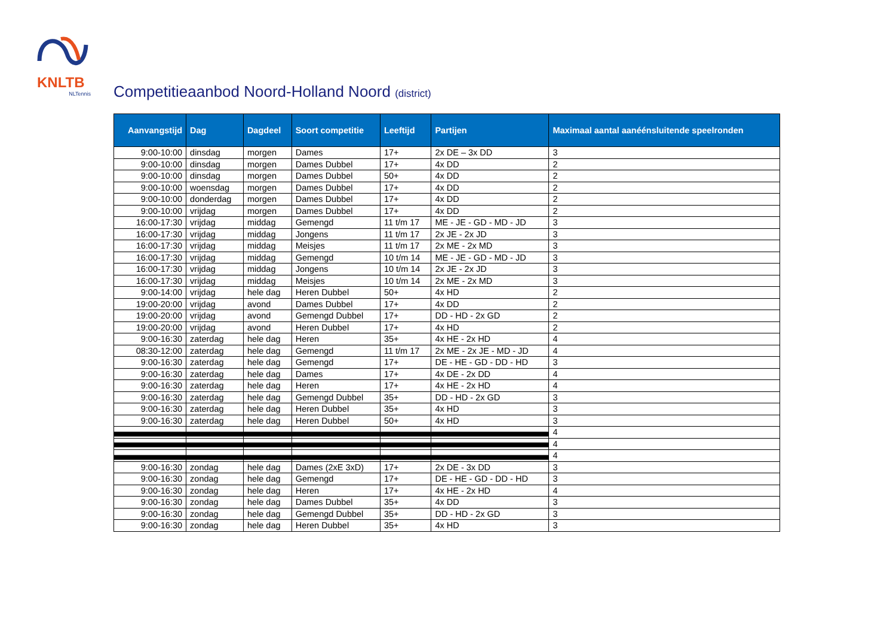KNLTB
NLTennis
Competitieaanbod Noord-Holland Noord (district)
| Aanvangstijd | Dag | Dagdeel | Soort competitie | Leeftijd | Partijen | Maximaal aantal aanéénsluitende speelronden |
| --- | --- | --- | --- | --- | --- | --- |
| 9:00-10:00 | dinsdag | morgen | Dames | 17+ | 2x DE – 3x DD | 3 |
| 9:00-10:00 | dinsdag | morgen | Dames Dubbel | 17+ | 4x DD | 2 |
| 9:00-10:00 | dinsdag | morgen | Dames Dubbel | 50+ | 4x DD | 2 |
| 9:00-10:00 | woensdag | morgen | Dames Dubbel | 17+ | 4x DD | 2 |
| 9:00-10:00 | donderdag | morgen | Dames Dubbel | 17+ | 4x DD | 2 |
| 9:00-10:00 | vrijdag | morgen | Dames Dubbel | 17+ | 4x DD | 2 |
| 16:00-17:30 | vrijdag | middag | Gemengd | 11 t/m 17 | ME - JE - GD - MD - JD | 3 |
| 16:00-17:30 | vrijdag | middag | Jongens | 11 t/m 17 | 2x JE - 2x JD | 3 |
| 16:00-17:30 | vrijdag | middag | Meisjes | 11 t/m 17 | 2x ME - 2x MD | 3 |
| 16:00-17:30 | vrijdag | middag | Gemengd | 10 t/m 14 | ME - JE - GD - MD - JD | 3 |
| 16:00-17:30 | vrijdag | middag | Jongens | 10 t/m 14 | 2x JE - 2x JD | 3 |
| 16:00-17:30 | vrijdag | middag | Meisjes | 10 t/m 14 | 2x ME - 2x MD | 3 |
| 9:00-14:00 | vrijdag | hele dag | Heren Dubbel | 50+ | 4x HD | 2 |
| 19:00-20:00 | vrijdag | avond | Dames Dubbel | 17+ | 4x DD | 2 |
| 19:00-20:00 | vrijdag | avond | Gemengd Dubbel | 17+ | DD - HD - 2x GD | 2 |
| 19:00-20:00 | vrijdag | avond | Heren Dubbel | 17+ | 4x HD | 2 |
| 9:00-16:30 | zaterdag | hele dag | Heren | 35+ | 4x HE - 2x HD | 4 |
| 08:30-12:00 | zaterdag | hele dag | Gemengd | 11 t/m 17 | 2x ME - 2x JE - MD - JD | 4 |
| 9:00-16:30 | zaterdag | hele dag | Gemengd | 17+ | DE - HE - GD - DD - HD | 3 |
| 9:00-16:30 | zaterdag | hele dag | Dames | 17+ | 4x DE - 2x DD | 4 |
| 9:00-16:30 | zaterdag | hele dag | Heren | 17+ | 4x HE - 2x HD | 4 |
| 9:00-16:30 | zaterdag | hele dag | Gemengd Dubbel | 35+ | DD - HD - 2x GD | 3 |
| 9:00-16:30 | zaterdag | hele dag | Heren Dubbel | 35+ | 4x HD | 3 |
| 9:00-16:30 | zaterdag | hele dag | Heren Dubbel | 50+ | 4x HD | 3 |
| | | | | | | 4 |
| | | | | | | 4 |
| | | | | | | 4 |
| 9:00-16:30 | zondag | hele dag | Dames (2xE 3xD) | 17+ | 2x DE - 3x DD | 3 |
| 9:00-16:30 | zondag | hele dag | Gemengd | 17+ | DE - HE - GD - DD - HD | 3 |
| 9:00-16:30 | zondag | hele dag | Heren | 17+ | 4x HE - 2x HD | 4 |
| 9:00-16:30 | zondag | hele dag | Dames Dubbel | 35+ | 4x DD | 3 |
| 9:00-16:30 | zondag | hele dag | Gemengd Dubbel | 35+ | DD - HD - 2x GD | 3 |
| 9:00-16:30 | zondag | hele dag | Heren Dubbel | 35+ | 4x HD | 3 |